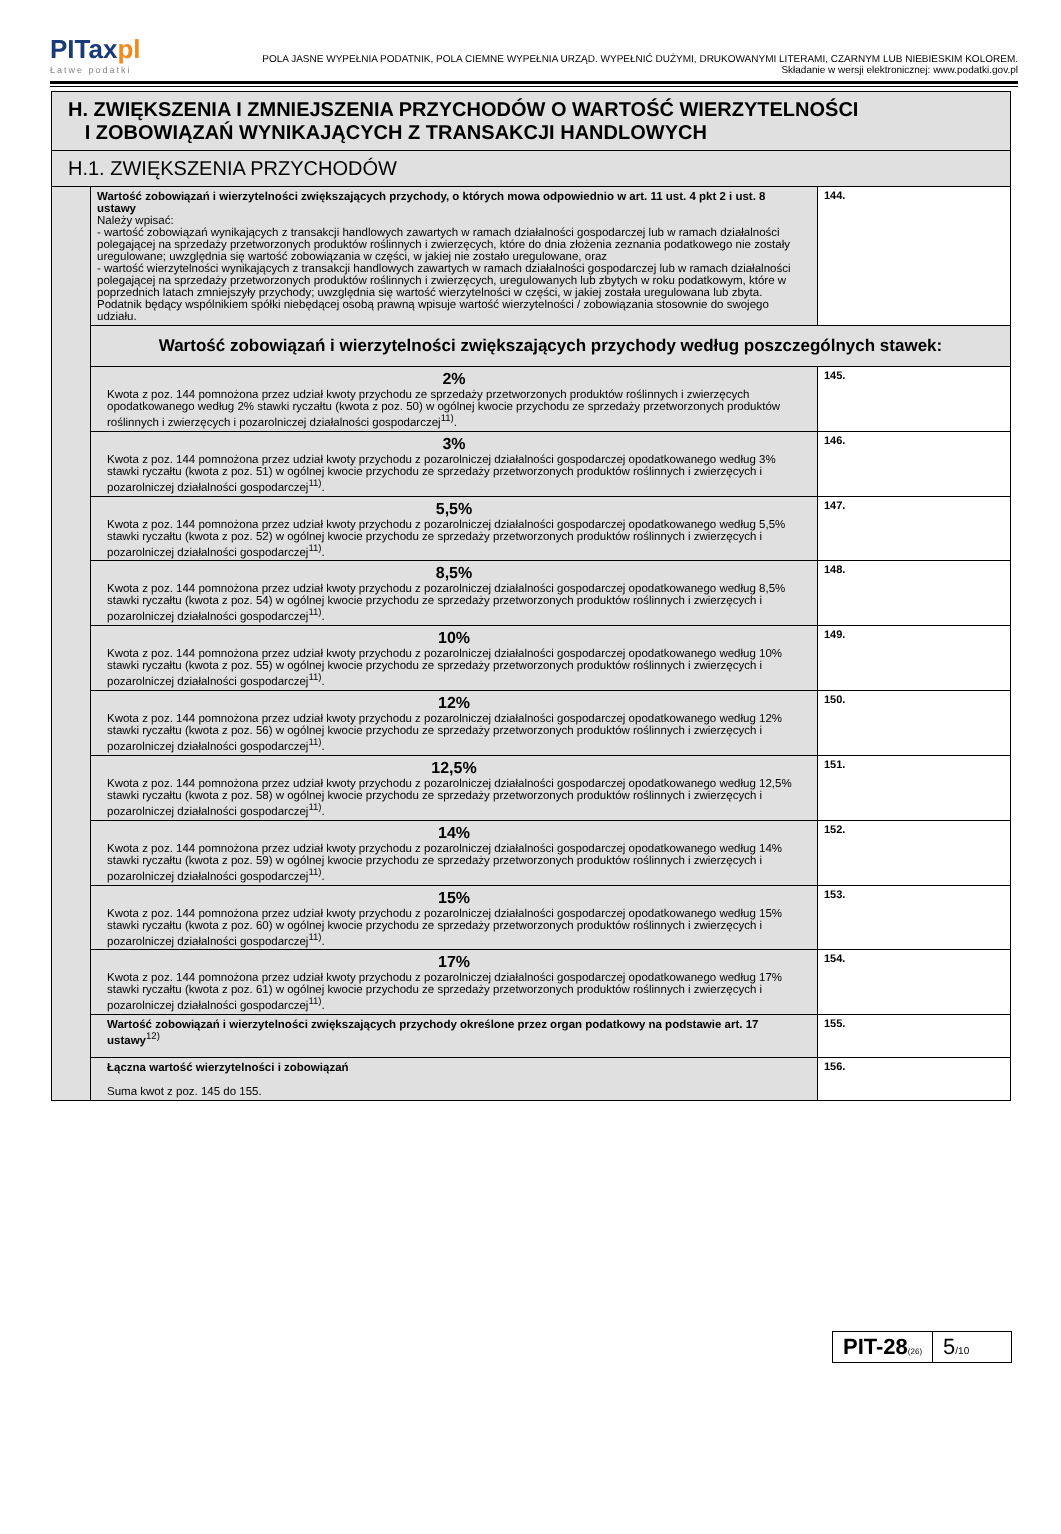PITaxpl
Łatwe podatki
POLA JASNE WYPEŁNIA PODATNIK, POLA CIEMNE WYPEŁNIA URZĄD. WYPEŁNIĆ DUŻYMI, DRUKOWANYMI LITERAMI, CZARNYM LUB NIEBIESKIM KOLOREM.
Składanie w wersji elektronicznej: www.podatki.gov.pl
| H. ZWIĘKSZENIA I ZMNIEJSZENIA PRZYCHODÓW O WARTOŚĆ WIERZYTELNOŚCI I ZOBOWIĄZAŃ WYNIKAJĄCYCH Z TRANSAKCJI HANDLOWYCH | | |
| H.1. ZWIĘKSZENIA PRZYCHODÓW | | |
| | Wartość zobowiązań i wierzytelności zwiększających przychody, o których mowa odpowiednio w art. 11 ust. 4 pkt 2 i ust. 8 ustawy Należy wpisać: - wartość zobowiązań wynikających z transakcji handlowych zawartych w ramach działalności gospodarczej lub w ramach działalności polegającej na sprzedaży przetworzonych produktów roślinnych i zwierzęcych, które do dnia złożenia zeznania podatkowego nie zostały uregulowane; uwzględnia się wartość zobowiązania w części, w jakiej nie zostało uregulowane, oraz - wartość wierzytelności wynikających z transakcji handlowych zawartych w ramach działalności gospodarczej lub w ramach działalności polegającej na sprzedaży przetworzonych produktów roślinnych i zwierzęcych, uregulowanych lub zbytych w roku podatkowym, które w poprzednich latach zmniejszyły przychody; uwzględnia się wartość wierzytelności w części, w jakiej została uregulowana lub zbyta. Podatnik będący wspólnikiem spółki niebędącej osobą prawną wpisuje wartość wierzytelności / zobowiązania stosownie do swojego udziału. | 144. |
| | Wartość zobowiązań i wierzytelności zwiększających przychody według poszczególnych stawek: | |
| | 2% Kwota z poz. 144 pomnożona przez udział kwoty przychodu ze sprzedaży przetworzonych produktów roślinnych i zwierzęcych opodatkowanego według 2% stawki ryczałtu (kwota z poz. 50) w ogólnej kwocie przychodu ze sprzedaży przetworzonych produktów roślinnych i zwierzęcych i pozarolniczej działalności gospodarczej<sup>11)</sup>. | 145. |
| | 3% Kwota z poz. 144 pomnożona przez udział kwoty przychodu z pozarolniczej działalności gospodarczej opodatkowanego według 3% stawki ryczałtu (kwota z poz. 51) w ogólnej kwocie przychodu ze sprzedaży przetworzonych produktów roślinnych i zwierzęcych i pozarolniczej działalności gospodarczej<sup>11)</sup>. | 146. |
| | 5,5% Kwota z poz. 144 pomnożona przez udział kwoty przychodu z pozarolniczej działalności gospodarczej opodatkowanego według 5,5% stawki ryczałtu (kwota z poz. 52) w ogólnej kwocie przychodu ze sprzedaży przetworzonych produktów roślinnych i zwierzęcych i pozarolniczej działalności gospodarczej<sup>11)</sup>. | 147. |
| | 8,5% Kwota z poz. 144 pomnożona przez udział kwoty przychodu z pozarolniczej działalności gospodarczej opodatkowanego według 8,5% stawki ryczałtu (kwota z poz. 54) w ogólnej kwocie przychodu ze sprzedaży przetworzonych produktów roślinnych i zwierzęcych i pozarolniczej działalności gospodarczej<sup>11)</sup>. | 148. |
| | 10% Kwota z poz. 144 pomnożona przez udział kwoty przychodu z pozarolniczej działalności gospodarczej opodatkowanego według 10% stawki ryczałtu (kwota z poz. 55) w ogólnej kwocie przychodu ze sprzedaży przetworzonych produktów roślinnych i zwierzęcych i pozarolniczej działalności gospodarczej<sup>11)</sup>. | 149. |
| | 12% Kwota z poz. 144 pomnożona przez udział kwoty przychodu z pozarolniczej działalności gospodarczej opodatkowanego według 12% stawki ryczałtu (kwota z poz. 56) w ogólnej kwocie przychodu ze sprzedaży przetworzonych produktów roślinnych i zwierzęcych i pozarolniczej działalności gospodarczej<sup>11)</sup>. | 150. |
| | 12,5% Kwota z poz. 144 pomnożona przez udział kwoty przychodu z pozarolniczej działalności gospodarczej opodatkowanego według 12,5% stawki ryczałtu (kwota z poz. 58) w ogólnej kwocie przychodu ze sprzedaży przetworzonych produktów roślinnych i zwierzęcych i pozarolniczej działalności gospodarczej<sup>11)</sup>. | 151. |
| | 14% Kwota z poz. 144 pomnożona przez udział kwoty przychodu z pozarolniczej działalności gospodarczej opodatkowanego według 14% stawki ryczałtu (kwota z poz. 59) w ogólnej kwocie przychodu ze sprzedaży przetworzonych produktów roślinnych i zwierzęcych i pozarolniczej działalności gospodarczej<sup>11)</sup>. | 152. |
| | 15% Kwota z poz. 144 pomnożona przez udział kwoty przychodu z pozarolniczej działalności gospodarczej opodatkowanego według 15% stawki ryczałtu (kwota z poz. 60) w ogólnej kwocie przychodu ze sprzedaży przetworzonych produktów roślinnych i zwierzęcych i pozarolniczej działalności gospodarczej<sup>11)</sup>. | 153. |
| | 17% Kwota z poz. 144 pomnożona przez udział kwoty przychodu z pozarolniczej działalności gospodarczej opodatkowanego według 17% stawki ryczałtu (kwota z poz. 61) w ogólnej kwocie przychodu ze sprzedaży przetworzonych produktów roślinnych i zwierzęcych i pozarolniczej działalności gospodarczej<sup>11)</sup>. | 154. |
| | Wartość zobowiązań i wierzytelności zwiększających przychody określone przez organ podatkowy na podstawie art. 17 ustawy<sup>12)</sup> | 155. |
| | Łączna wartość wierzytelności i zobowiązań Suma kwot z poz. 145 do 155. | 156. |
PIT-28(26)
5/10